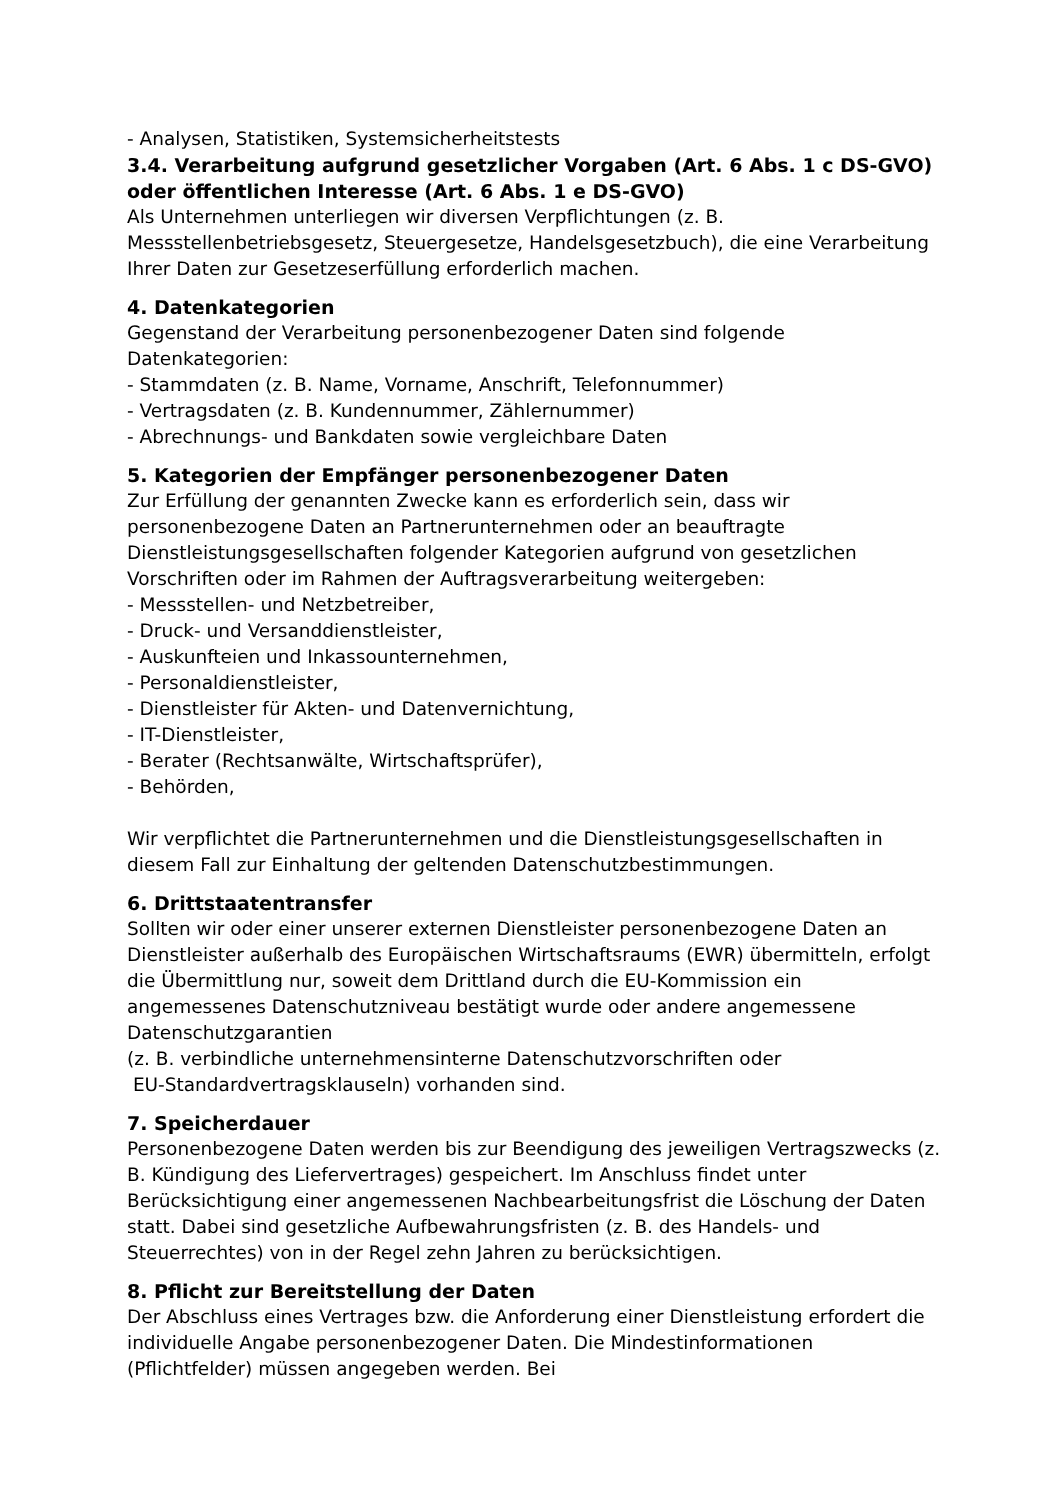- Analysen, Statistiken, Systemsicherheitstests
3.4. Verarbeitung aufgrund gesetzlicher Vorgaben (Art. 6 Abs. 1 c DS-GVO) oder öffentlichen Interesse (Art. 6 Abs. 1 e DS-GVO)
Als Unternehmen unterliegen wir diversen Verpflichtungen (z. B. Messstellenbetriebsgesetz, Steuergesetze, Handelsgesetzbuch), die eine Verarbeitung Ihrer Daten zur Gesetzeserfüllung erforderlich machen.
4. Datenkategorien
Gegenstand der Verarbeitung personenbezogener Daten sind folgende Datenkategorien:
- Stammdaten (z. B. Name, Vorname, Anschrift, Telefonnummer)
- Vertragsdaten (z. B. Kundennummer, Zählernummer)
- Abrechnungs- und Bankdaten sowie vergleichbare Daten
5. Kategorien der Empfänger personenbezogener Daten
Zur Erfüllung der genannten Zwecke kann es erforderlich sein, dass wir personenbezogene Daten an Partnerunternehmen oder an beauftragte Dienstleistungsgesellschaften folgender Kategorien aufgrund von gesetzlichen Vorschriften oder im Rahmen der Auftragsverarbeitung weitergeben:
- Messstellen- und Netzbetreiber,
- Druck- und Versanddienstleister,
- Auskunfteien und Inkassounternehmen,
- Personaldienstleister,
- Dienstleister für Akten- und Datenvernichtung,
- IT-Dienstleister,
- Berater (Rechtsanwälte, Wirtschaftsprüfer),
- Behörden,
Wir verpflichtet die Partnerunternehmen und die Dienstleistungsgesellschaften in diesem Fall zur Einhaltung der geltenden Datenschutzbestimmungen.
6. Drittstaatentransfer
Sollten wir oder einer unserer externen Dienstleister personenbezogene Daten an Dienstleister außerhalb des Europäischen Wirtschaftsraums (EWR) übermitteln, erfolgt die Übermittlung nur, soweit dem Drittland durch die EU-Kommission ein angemessenes Datenschutzniveau bestätigt wurde oder andere angemessene Datenschutzgarantien
(z. B. verbindliche unternehmensinterne Datenschutzvorschriften oder
EU-Standardvertragsklauseln) vorhanden sind.
7. Speicherdauer
Personenbezogene Daten werden bis zur Beendigung des jeweiligen Vertragszwecks (z. B. Kündigung des Liefervertrages) gespeichert. Im Anschluss findet unter Berücksichtigung einer angemessenen Nachbearbeitungsfrist die Löschung der Daten statt. Dabei sind gesetzliche Aufbewahrungsfristen (z. B. des Handels- und Steuerrechtes) von in der Regel zehn Jahren zu berücksichtigen.
8. Pflicht zur Bereitstellung der Daten
Der Abschluss eines Vertrages bzw. die Anforderung einer Dienstleistung erfordert die individuelle Angabe personenbezogener Daten. Die Mindestinformationen (Pflichtfelder) müssen angegeben werden. Bei